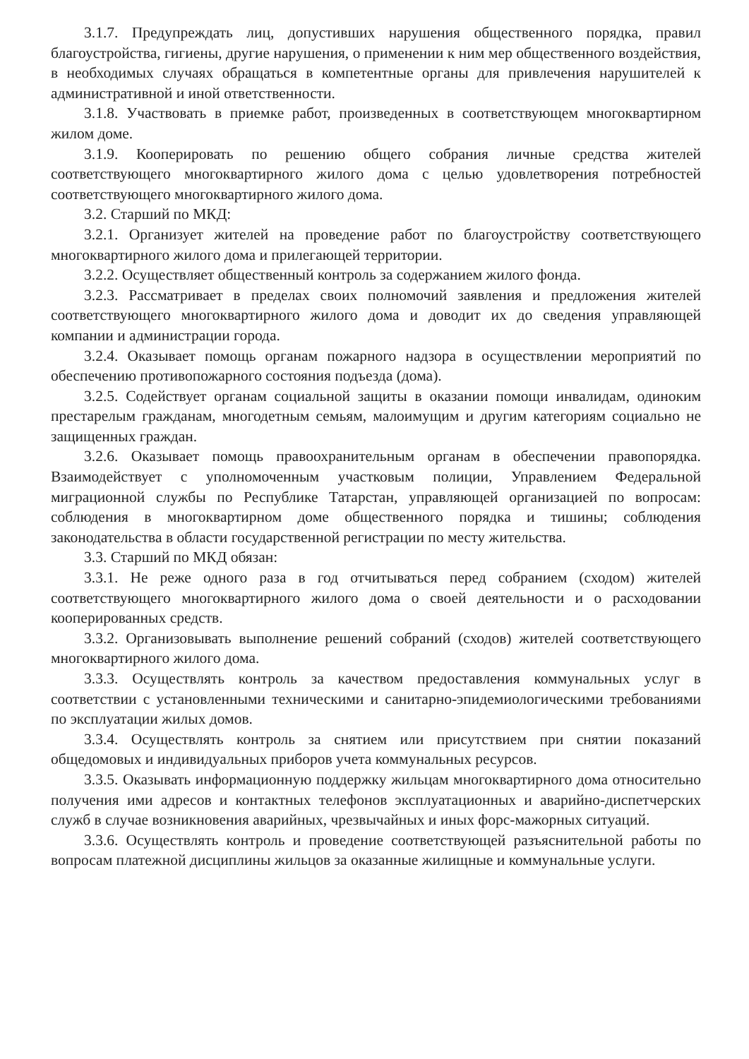3.1.7. Предупреждать лиц, допустивших нарушения общественного порядка, правил благоустройства, гигиены, другие нарушения, о применении к ним мер общественного воздействия, в необходимых случаях обращаться в компетентные органы для привлечения нарушителей к административной и иной ответственности.
3.1.8. Участвовать в приемке работ, произведенных в соответствующем многоквартирном жилом доме.
3.1.9. Кооперировать по решению общего собрания личные средства жителей соответствующего многоквартирного жилого дома с целью удовлетворения потребностей соответствующего многоквартирного жилого дома.
3.2. Старший по МКД:
3.2.1. Организует жителей на проведение работ по благоустройству соответствующего многоквартирного жилого дома и прилегающей территории.
3.2.2. Осуществляет общественный контроль за содержанием жилого фонда.
3.2.3. Рассматривает в пределах своих полномочий заявления и предложения жителей соответствующего многоквартирного жилого дома и доводит их до сведения управляющей компании и администрации города.
3.2.4. Оказывает помощь органам пожарного надзора в осуществлении мероприятий по обеспечению противопожарного состояния подъезда (дома).
3.2.5. Содействует органам социальной защиты в оказании помощи инвалидам, одиноким престарелым гражданам, многодетным семьям, малоимущим и другим категориям социально не защищенных граждан.
3.2.6. Оказывает помощь правоохранительным органам в обеспечении правопорядка. Взаимодействует с уполномоченным участковым полиции, Управлением Федеральной миграционной службы по Республике Татарстан, управляющей организацией по вопросам: соблюдения в многоквартирном доме общественного порядка и тишины; соблюдения законодательства в области государственной регистрации по месту жительства.
3.3. Старший по МКД обязан:
3.3.1. Не реже одного раза в год отчитываться перед собранием (сходом) жителей соответствующего многоквартирного жилого дома о своей деятельности и о расходовании кооперированных средств.
3.3.2. Организовывать выполнение решений собраний (сходов) жителей соответствующего многоквартирного жилого дома.
3.3.3. Осуществлять контроль за качеством предоставления коммунальных услуг в соответствии с установленными техническими и санитарно-эпидемиологическими требованиями по эксплуатации жилых домов.
3.3.4. Осуществлять контроль за снятием или присутствием при снятии показаний общедомовых и индивидуальных приборов учета коммунальных ресурсов.
3.3.5. Оказывать информационную поддержку жильцам многоквартирного дома относительно получения ими адресов и контактных телефонов эксплуатационных и аварийно-диспетчерских служб в случае возникновения аварийных, чрезвычайных и иных форс-мажорных ситуаций.
3.3.6. Осуществлять контроль и проведение соответствующей разъяснительной работы по вопросам платежной дисциплины жильцов за оказанные жилищные и коммунальные услуги.